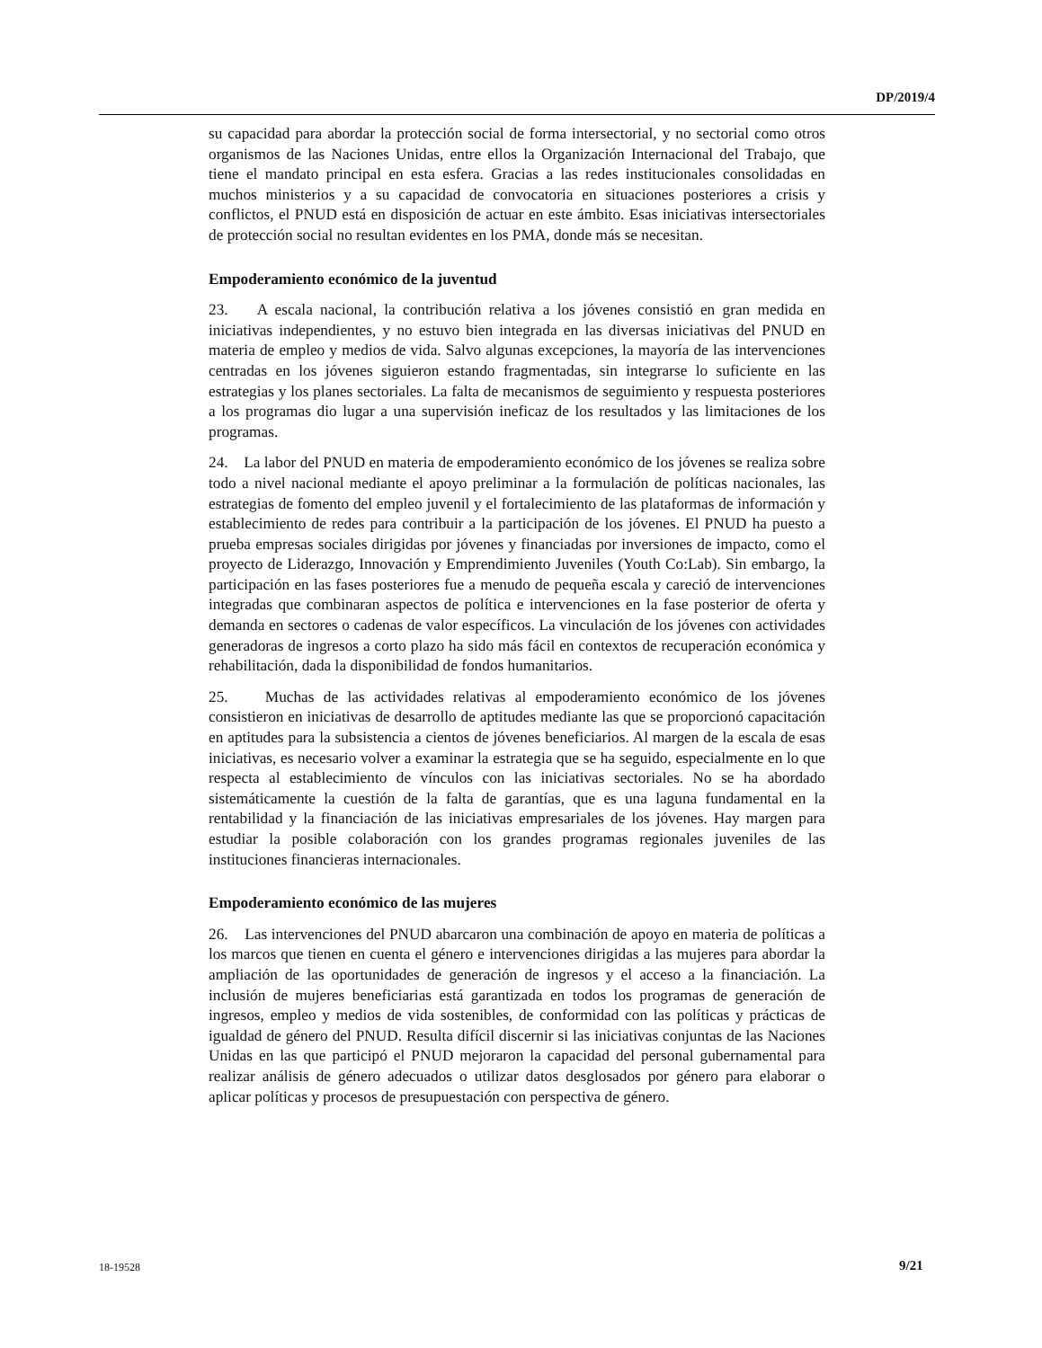DP/2019/4
su capacidad para abordar la protección social de forma intersectorial, y no sectorial como otros organismos de las Naciones Unidas, entre ellos la Organización Internacional del Trabajo, que tiene el mandato principal en esta esfera. Gracias a las redes institucionales consolidadas en muchos ministerios y a su capacidad de convocatoria en situaciones posteriores a crisis y conflictos, el PNUD está en disposición de actuar en este ámbito. Esas iniciativas intersectoriales de protección social no resultan evidentes en los PMA, donde más se necesitan.
Empoderamiento económico de la juventud
23. A escala nacional, la contribución relativa a los jóvenes consistió en gran medida en iniciativas independientes, y no estuvo bien integrada en las diversas iniciativas del PNUD en materia de empleo y medios de vida. Salvo algunas excepciones, la mayoría de las intervenciones centradas en los jóvenes siguieron estando fragmentadas, sin integrarse lo suficiente en las estrategias y los planes sectoriales. La falta de mecanismos de seguimiento y respuesta posteriores a los programas dio lugar a una supervisión ineficaz de los resultados y las limitaciones de los programas.
24. La labor del PNUD en materia de empoderamiento económico de los jóvenes se realiza sobre todo a nivel nacional mediante el apoyo preliminar a la formulación de políticas nacionales, las estrategias de fomento del empleo juvenil y el fortalecimiento de las plataformas de información y establecimiento de redes para contribuir a la participación de los jóvenes. El PNUD ha puesto a prueba empresas sociales dirigidas por jóvenes y financiadas por inversiones de impacto, como el proyecto de Liderazgo, Innovación y Emprendimiento Juveniles (Youth Co:Lab). Sin embargo, la participación en las fases posteriores fue a menudo de pequeña escala y careció de intervenciones integradas que combinaran aspectos de política e intervenciones en la fase posterior de oferta y demanda en sectores o cadenas de valor específicos. La vinculación de los jóvenes con actividades generadoras de ingresos a corto plazo ha sido más fácil en contextos de recuperación económica y rehabilitación, dada la disponibilidad de fondos humanitarios.
25. Muchas de las actividades relativas al empoderamiento económico de los jóvenes consistieron en iniciativas de desarrollo de aptitudes mediante las que se proporcionó capacitación en aptitudes para la subsistencia a cientos de jóvenes beneficiarios. Al margen de la escala de esas iniciativas, es necesario volver a examinar la estrategia que se ha seguido, especialmente en lo que respecta al establecimiento de vínculos con las iniciativas sectoriales. No se ha abordado sistemáticamente la cuestión de la falta de garantías, que es una laguna fundamental en la rentabilidad y la financiación de las iniciativas empresariales de los jóvenes. Hay margen para estudiar la posible colaboración con los grandes programas regionales juveniles de las instituciones financieras internacionales.
Empoderamiento económico de las mujeres
26. Las intervenciones del PNUD abarcaron una combinación de apoyo en materia de políticas a los marcos que tienen en cuenta el género e intervenciones dirigidas a las mujeres para abordar la ampliación de las oportunidades de generación de ingresos y el acceso a la financiación. La inclusión de mujeres beneficiarias está garantizada en todos los programas de generación de ingresos, empleo y medios de vida sostenibles, de conformidad con las políticas y prácticas de igualdad de género del PNUD. Resulta difícil discernir si las iniciativas conjuntas de las Naciones Unidas en las que participó el PNUD mejoraron la capacidad del personal gubernamental para realizar análisis de género adecuados o utilizar datos desglosados por género para elaborar o aplicar políticas y procesos de presupuestación con perspectiva de género.
18-19528 9/21